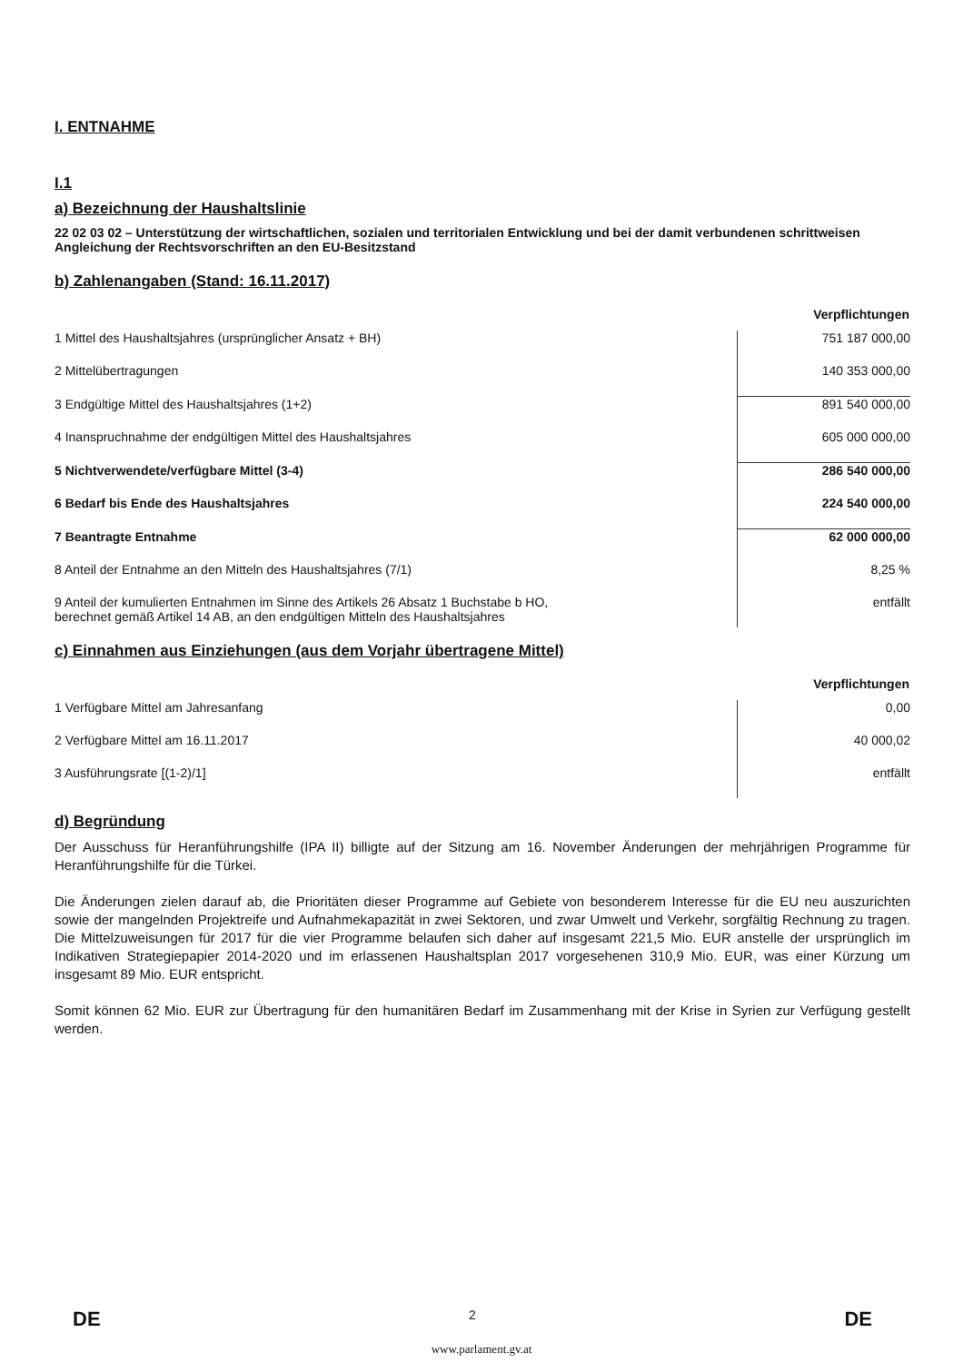I. ENTNAHME
I.1
a) Bezeichnung der Haushaltslinie
22 02 03 02 – Unterstützung der wirtschaftlichen, sozialen und territorialen Entwicklung und bei der damit verbundenen schrittweisen Angleichung der Rechtsvorschriften an den EU-Besitzstand
b) Zahlenangaben (Stand: 16.11.2017)
| | Verpflichtungen |
| 1 Mittel des Haushaltsjahres (ursprünglicher Ansatz + BH) | 751 187 000,00 |
| 2 Mittelübertragungen | 140 353 000,00 |
| 3 Endgültige Mittel des Haushaltsjahres (1+2) | 891 540 000,00 |
| 4 Inanspruchnahme der endgültigen Mittel des Haushaltsjahres | 605 000 000,00 |
| 5 Nichtverwendete/verfügbare Mittel (3-4) | 286 540 000,00 |
| 6 Bedarf bis Ende des Haushaltsjahres | 224 540 000,00 |
| 7 Beantragte Entnahme | 62 000 000,00 |
| 8 Anteil der Entnahme an den Mitteln des Haushaltsjahres (7/1) | 8,25 % |
| 9 Anteil der kumulierten Entnahmen im Sinne des Artikels 26 Absatz 1 Buchstabe b HO, berechnet gemäß Artikel 14 AB, an den endgültigen Mitteln des Haushaltsjahres | entfällt |
c) Einnahmen aus Einziehungen (aus dem Vorjahr übertragene Mittel)
| | Verpflichtungen |
| 1 Verfügbare Mittel am Jahresanfang | 0,00 |
| 2 Verfügbare Mittel am 16.11.2017 | 40 000,02 |
| 3 Ausführungsrate [(1-2)/1] | entfällt |
d) Begründung
Der Ausschuss für Heranführungshilfe (IPA II) billigte auf der Sitzung am 16. November Änderungen der mehrjährigen Programme für Heranführungshilfe für die Türkei.
Die Änderungen zielen darauf ab, die Prioritäten dieser Programme auf Gebiete von besonderem Interesse für die EU neu auszurichten sowie der mangelnden Projektreife und Aufnahmekapazität in zwei Sektoren, und zwar Umwelt und Verkehr, sorgfältig Rechnung zu tragen. Die Mittelzuweisungen für 2017 für die vier Programme belaufen sich daher auf insgesamt 221,5 Mio. EUR anstelle der ursprünglich im Indikativen Strategiepapier 2014-2020 und im erlassenen Haushaltsplan 2017 vorgesehenen 310,9 Mio. EUR, was einer Kürzung um insgesamt 89 Mio. EUR entspricht.
Somit können 62 Mio. EUR zur Übertragung für den humanitären Bedarf im Zusammenhang mit der Krise in Syrien zur Verfügung gestellt werden.
DE 2 DE
www.parlament.gv.at